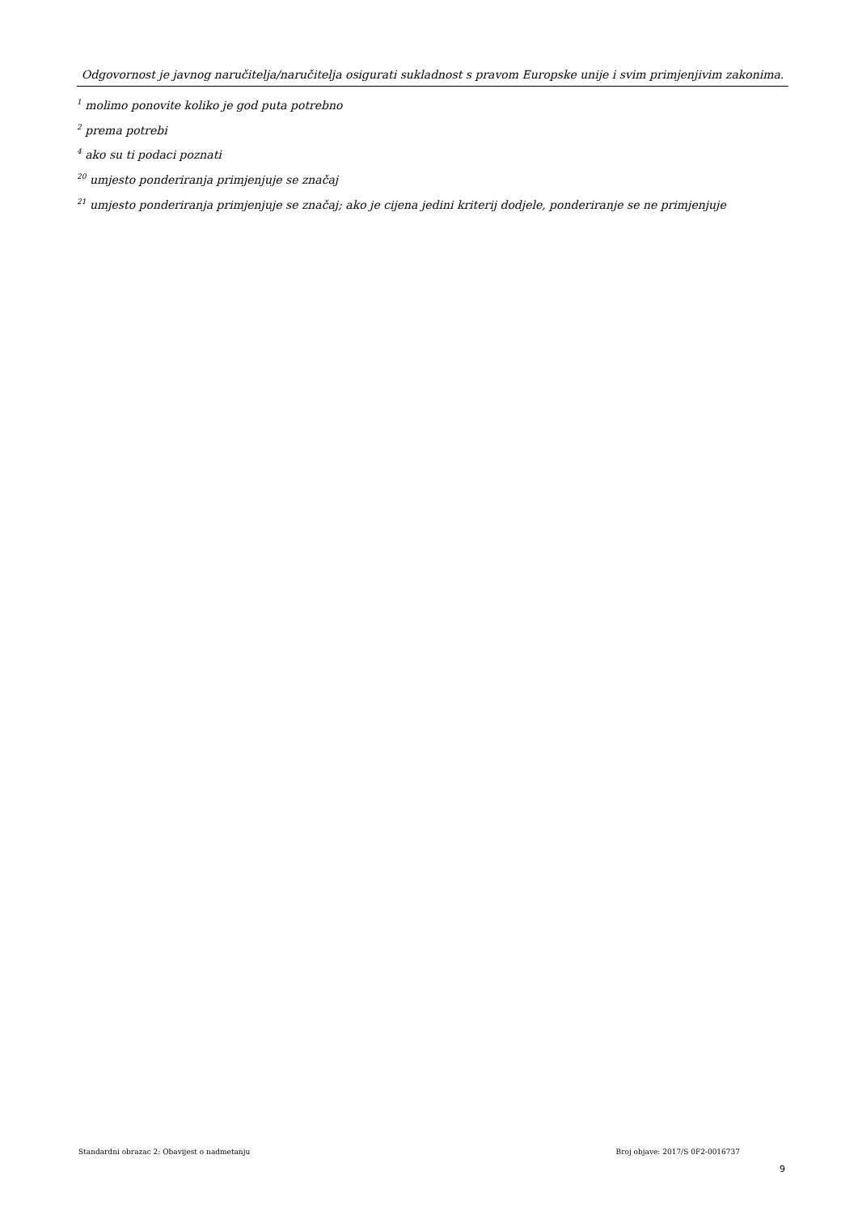Odgovornost je javnog naručitelja/naručitelja osigurati sukladnost s pravom Europske unije i svim primjenjivim zakonima.
<sup>1</sup> molimo ponovite koliko je god puta potrebno
<sup>2</sup> prema potrebi
<sup>4</sup> ako su ti podaci poznati
<sup>20</sup> umjesto ponderiranja primjenjuje se značaj
<sup>21</sup> umjesto ponderiranja primjenjuje se značaj; ako je cijena jedini kriterij dodjele, ponderiranje se ne primjenjuje
Standardni obrazac 2: Obavijest o nadmetanju Broj objave: 2017/S 0F2-0016737
9